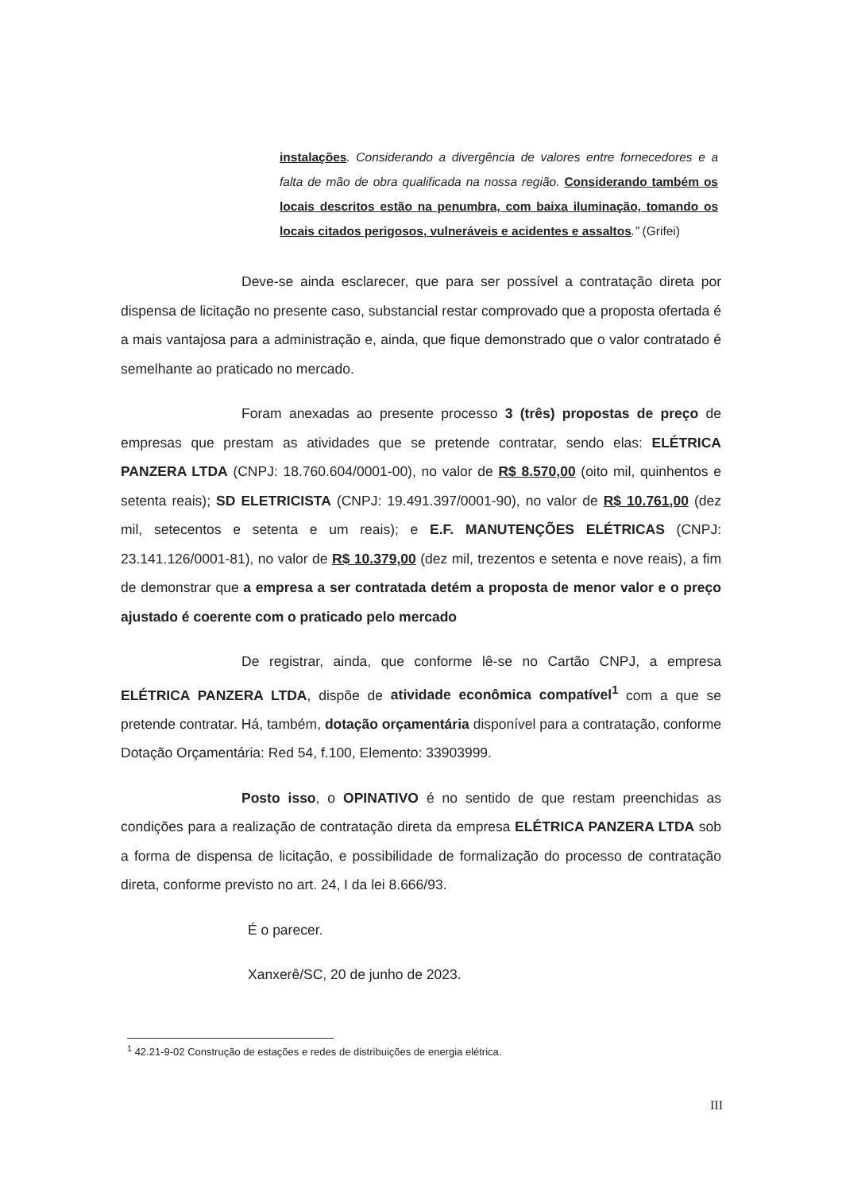instalações. Considerando a divergência de valores entre fornecedores e a falta de mão de obra qualificada na nossa região. Considerando também os locais descritos estão na penumbra, com baixa iluminação, tomando os locais citados perigosos, vulneráveis e acidentes e assaltos.” (Grifei)
Deve-se ainda esclarecer, que para ser possível a contratação direta por dispensa de licitação no presente caso, substancial restar comprovado que a proposta ofertada é a mais vantajosa para a administração e, ainda, que fique demonstrado que o valor contratado é semelhante ao praticado no mercado.
Foram anexadas ao presente processo 3 (três) propostas de preço de empresas que prestam as atividades que se pretende contratar, sendo elas: ELÉTRICA PANZERA LTDA (CNPJ: 18.760.604/0001-00), no valor de R$ 8.570,00 (oito mil, quinhentos e setenta reais); SD ELETRICISTA (CNPJ: 19.491.397/0001-90), no valor de R$ 10.761,00 (dez mil, setecentos e setenta e um reais); e E.F. MANUTENÇÕES ELÉTRICAS (CNPJ: 23.141.126/0001-81), no valor de R$ 10.379,00 (dez mil, trezentos e setenta e nove reais), a fim de demonstrar que a empresa a ser contratada detém a proposta de menor valor e o preço ajustado é coerente com o praticado pelo mercado
De registrar, ainda, que conforme lê-se no Cartão CNPJ, a empresa ELÉTRICA PANZERA LTDA, dispõe de atividade econômica compatível<sup>1</sup> com a que se pretende contratar. Há, também, dotação orçamentária disponível para a contratação, conforme Dotação Orçamentária: Red 54, f.100, Elemento: 33903999.
Posto isso, o OPINATIVO é no sentido de que restam preenchidas as condições para a realização de contratação direta da empresa ELÉTRICA PANZERA LTDA sob a forma de dispensa de licitação, e possibilidade de formalização do processo de contratação direta, conforme previsto no art. 24, I da lei 8.666/93.
É o parecer.
Xanxerê/SC, 20 de junho de 2023.
<sup>1</sup> 42.21-9-02 Construção de estações e redes de distribuições de energia elétrica.
III